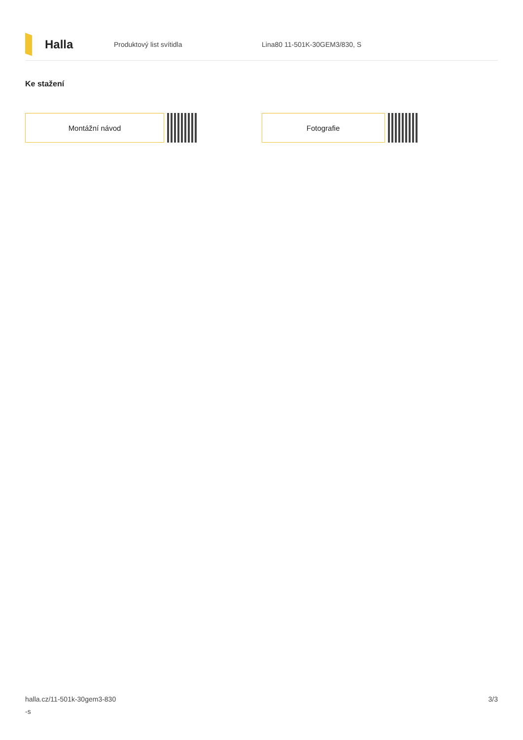Halla
Produktový list svítidla Lina80 11-501K-30GEM3/830, S
Ke stažení
Montážní návod Fotografie
halla.cz/11-501k-30gem3-830
-s
3/3